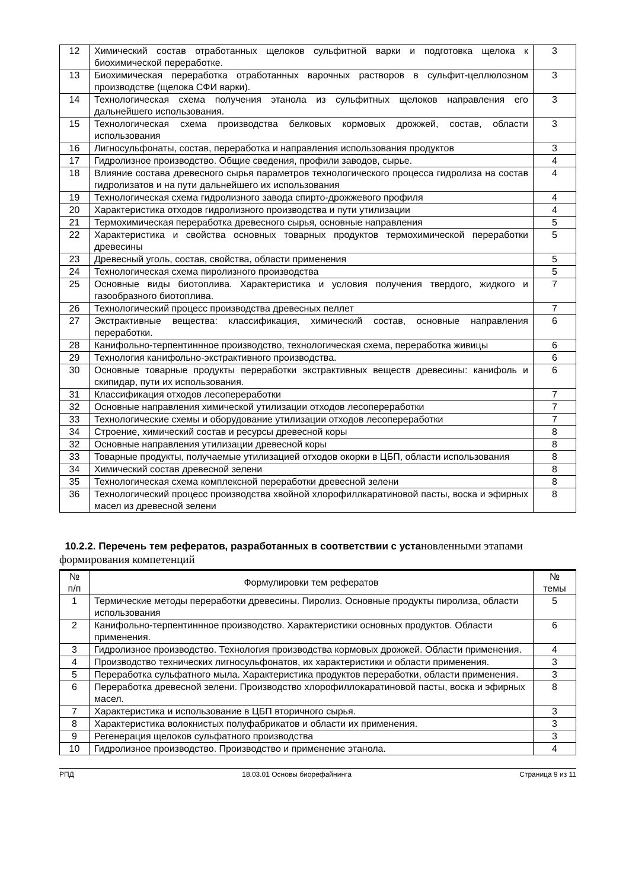| 12 | Химический состав отработанных щелоков сульфитной варки и подготовка щелока к биохимической переработке. | 3 |
| 13 | Биохимическая переработка отработанных варочных растворов в сульфит-целлюлозном производстве (щелока СФИ варки). | 3 |
| 14 | Технологическая схема получения этанола из сульфитных щелоков направления его дальнейшего использования. | 3 |
| 15 | Технологическая схема производства белковых кормовых дрожжей, состав, области использования | 3 |
| 16 | Лигносульфонаты, состав, переработка и направления использования продуктов | 3 |
| 17 | Гидролизное производство. Общие сведения, профили заводов, сырье. | 4 |
| 18 | Влияние состава древесного сырья параметров технологического процесса гидролиза на состав гидролизатов и на пути дальнейшего их использования | 4 |
| 19 | Технологическая схема гидролизного завода спирто-дрожжевого профиля | 4 |
| 20 | Характеристика отходов гидролизного производства и пути утилизации | 4 |
| 21 | Термохимическая переработка древесного сырья, основные направления | 5 |
| 22 | Характеристика и свойства основных товарных продуктов термохимической переработки древесины | 5 |
| 23 | Древесный уголь, состав, свойства, области применения | 5 |
| 24 | Технологическая схема пиролизного производства | 5 |
| 25 | Основные виды биотоплива. Характеристика и условия получения твердого, жидкого и газообразного биотоплива. | 7 |
| 26 | Технологический процесс производства древесных пеллет | 7 |
| 27 | Экстрактивные вещества: классификация, химический состав, основные направления переработки. | 6 |
| 28 | Канифольно-терпентиннное производство, технологическая схема, переработка живицы | 6 |
| 29 | Технология канифольно-экстрактивного производства. | 6 |
| 30 | Основные товарные продукты переработки экстрактивных веществ древесины: канифоль и скипидар, пути их использования. | 6 |
| 31 | Классификация отходов лесопереработки | 7 |
| 32 | Основные направления химической утилизации отходов лесопереработки | 7 |
| 33 | Технологические схемы и оборудование утилизации отходов лесопереработки | 7 |
| 34 | Строение, химический состав и ресурсы древесной коры | 8 |
| 32 | Основные направления утилизации древесной коры | 8 |
| 33 | Товарные продукты, получаемые утилизацией отходов окорки в ЦБП, области использования | 8 |
| 34 | Химический состав древесной зелени | 8 |
| 35 | Технологическая схема комплексной переработки древесной зелени | 8 |
| 36 | Технологический процесс производства хвойной хлорофиллкаратиновой пасты, воска и эфирных масел из древесной зелени | 8 |
10.2.2. Перечень тем рефератов, разработанных в соответствии с уста новленными этапами формирования компетенций
| № п/п | Формулировки тем рефератов | № темы |
| --- | --- | --- |
| 1 | Термические методы переработки древесины. Пиролиз. Основные продукты пиролиза, области использования | 5 |
| 2 | Канифольно-терпентиннное производство. Характеристики основных продуктов. Области применения. | 6 |
| 3 | Гидролизное производство. Технология производства кормовых дрожжей. Области применения. | 4 |
| 4 | Производство технических лигносульфонатов, их характеристики и области применения. | 3 |
| 5 | Переработка сульфатного мыла. Характеристика продуктов переработки, области применения. | 3 |
| 6 | Переработка древесной зелени. Производство хлорофиллокаратиновой пасты, воска и эфирных масел. | 8 |
| 7 | Характеристика и использование в ЦБП вторичного сырья. | 3 |
| 8 | Характеристика волокнистых полуфабрикатов и области их применения. | 3 |
| 9 | Регенерация щелоков сульфатного производства | 3 |
| 10 | Гидролизное производство. Производство и применение этанола. | 4 |
РПД 18.03.01 Основы биорефайнинга Страница 9 из 11